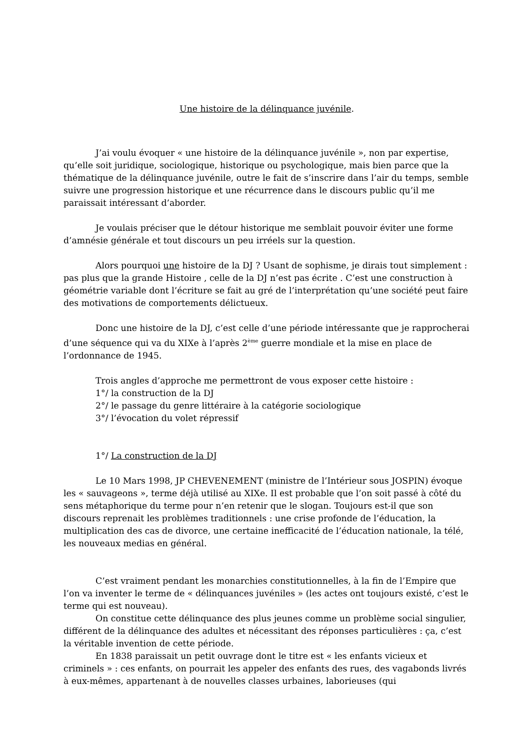Une histoire de la délinquance juvénile.
J’ai voulu évoquer « une histoire de la délinquance juvénile », non par expertise, qu’elle soit juridique, sociologique, historique ou psychologique, mais bien parce que la thématique de la délinquance juvénile, outre le fait de s’inscrire dans l’air du temps, semble suivre une progression historique et une récurrence dans le discours public qu’il me paraissait intéressant d’aborder.
Je voulais préciser que le détour historique me semblait pouvoir éviter une forme d’amnésie générale et tout discours un peu irréels sur la question.
Alors pourquoi une histoire de la DJ ? Usant de sophisme, je dirais tout simplement : pas plus que la grande Histoire , celle de la DJ n’est pas écrite . C’est une construction à géométrie variable dont l’écriture se fait au gré de l’interprétation qu’une société peut faire des motivations de comportements délictueux.
Donc une histoire de la DJ, c’est celle d’une période intéressante que je rapprocherai d’une séquence qui va du XIXe à l’après 2<sup>ème</sup> guerre mondiale et la mise en place de l’ordonnance de 1945.
Trois angles d’approche me permettront de vous exposer cette histoire :
1°/ la construction de la DJ
2°/ le passage du genre littéraire à la catégorie sociologique
3°/ l’évocation du volet répressif
1°/ La construction de la DJ
Le 10 Mars 1998, JP CHEVENEMENT (ministre de l’Intérieur sous JOSPIN) évoque les « sauvageons », terme déjà utilisé au XIXe. Il est probable que l’on soit passé à côté du sens métaphorique du terme pour n’en retenir que le slogan. Toujours est-il que son discours reprenait les problèmes traditionnels : une crise profonde de l’éducation, la multiplication des cas de divorce, une certaine inefficacité de l’éducation nationale, la télé, les nouveaux medias en général.
C’est vraiment pendant les monarchies constitutionnelles, à la fin de l’Empire que l’on va inventer le terme de « délinquances juvéniles » (les actes ont toujours existé, c’est le terme qui est nouveau).
On constitue cette délinquance des plus jeunes comme un problème social singulier, différent de la délinquance des adultes et nécessitant des réponses particulières : ça, c’est la véritable invention de cette période.
En 1838 paraissait un petit ouvrage dont le titre est « les enfants vicieux et criminels » : ces enfants, on pourrait les appeler des enfants des rues, des vagabonds livrés à eux-mêmes, appartenant à de nouvelles classes urbaines, laborieuses (qui